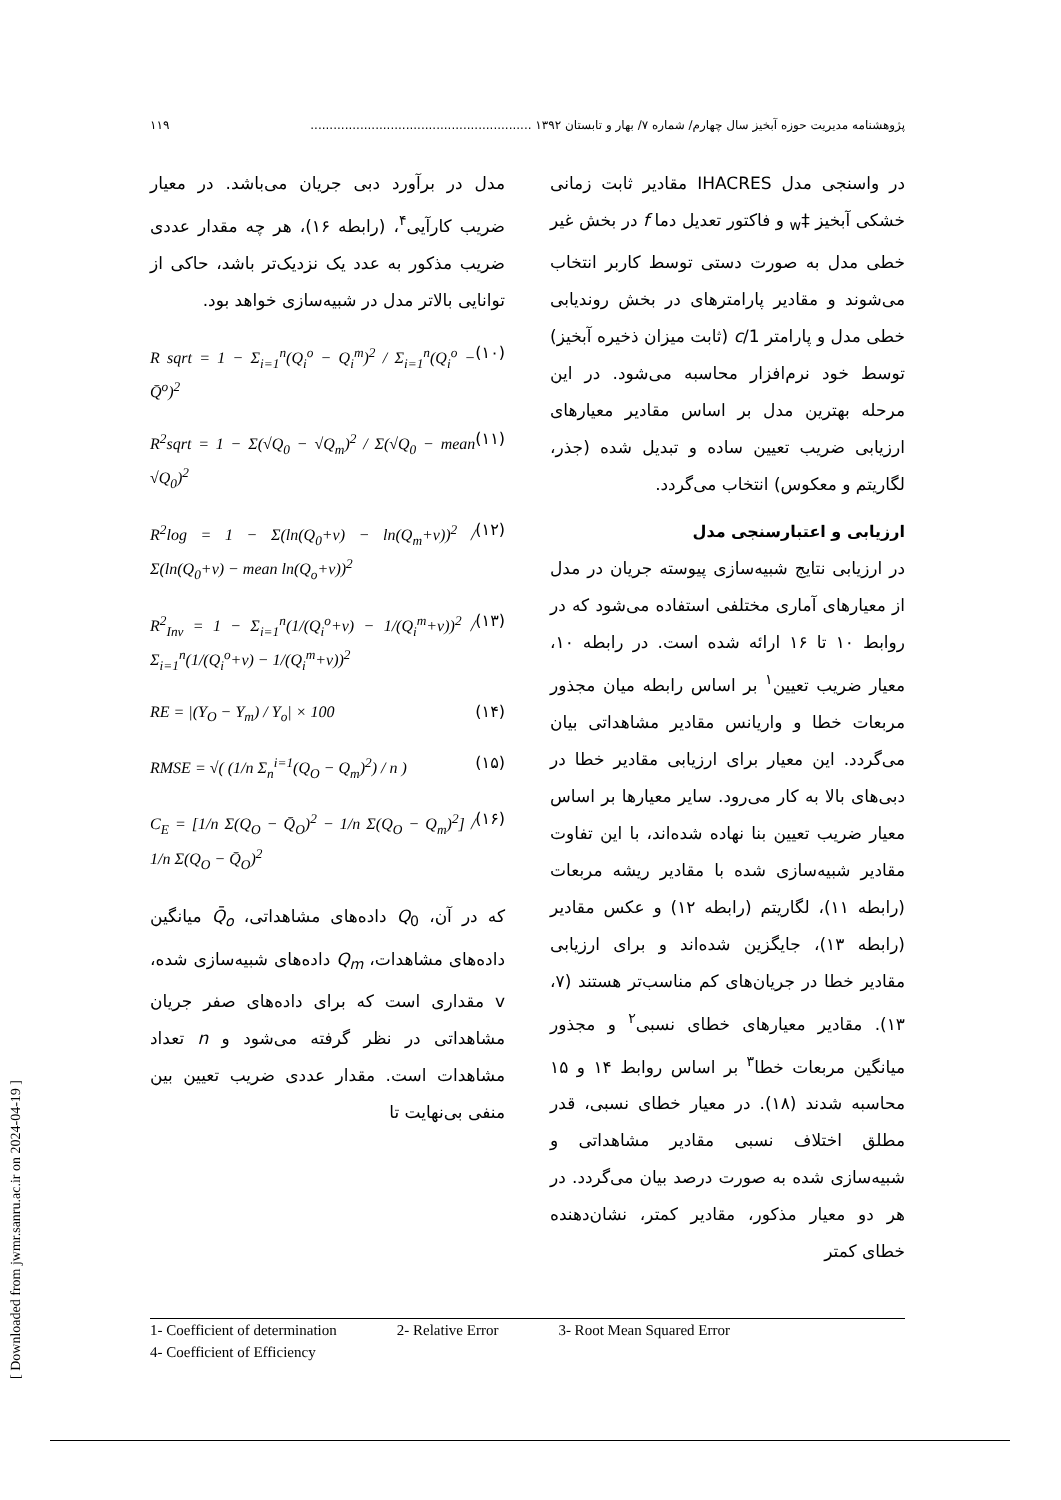پژوهشنامه مدیریت حوزه آبخیز سال چهارم/ شماره ۷/ بهار و تابستان ۱۳۹۲ .......................................................... ۱۱۹
در واسنجی مدل IHACRES مقادیر ثابت زمانی خشکی آبخیز ‡<sub>w</sub> و فاکتور تعدیل دما f در بخش غیر خطی مدل به صورت دستی توسط کاربر انتخاب می‌شوند و مقادیر پارامترهای در بخش روندیابی خطی مدل و پارامتر 1/c (ثابت میزان ذخیره آبخیز) توسط خود نرم‌افزار محاسبه می‌شود. در این مرحله بهترین مدل بر اساس مقادیر معیارهای ارزیابی ضریب تعیین ساده و تبدیل شده (جذر، لگاریتم و معکوس) انتخاب می‌گردد.
ارزیابی و اعتبارسنجی مدل
در ارزیابی نتایج شبیه‌سازی پیوسته جریان در مدل از معیارهای آماری مختلفی استفاده می‌شود که در روابط ۱۰ تا ۱۶ ارائه شده است. در رابطه ۱۰، معیار ضریب تعیین<sup>۱</sup> بر اساس رابطه میان مجذور مربعات خطا و واریانس مقادیر مشاهداتی بیان می‌گردد. این معیار برای ارزیابی مقادیر خطا در دبی‌های بالا به کار می‌رود. سایر معیارها بر اساس معیار ضریب تعیین بنا نهاده شده‌اند، با این تفاوت مقادیر شبیه‌سازی شده با مقادیر ریشه مربعات (رابطه ۱۱)، لگاریتم (رابطه ۱۲) و عکس مقادیر (رابطه ۱۳)، جایگزین شده‌اند و برای ارزیابی مقادیر خطا در جریان‌های کم مناسب‌تر هستند (۷، ۱۳). مقادیر معیارهای خطای نسبی<sup>۲</sup> و مجذور میانگین مربعات خطا<sup>۳</sup> بر اساس روابط ۱۴ و ۱۵ محاسبه شدند (۱۸). در معیار خطای نسبی، قدر مطلق اختلاف نسبی مقادیر مشاهداتی و شبیه‌سازی شده به صورت درصد بیان می‌گردد. در هر دو معیار مذکور، مقادیر کمتر، نشان‌دهنده خطای کمتر
مدل در برآورد دبی جریان می‌باشد. در معیار ضریب کارآیی<sup>۴</sup>، (رابطه ۱۶)، هر چه مقدار عددی ضریب مذکور به عدد یک نزدیک‌تر باشد، حاکی از توانایی بالاتر مدل در شبیه‌سازی خواهد بود.
R sqrt = 1 − Σ<sub>i=1</sub><sup>n</sup>(Q<sub>i</sub><sup>o</sup> − Q<sub>i</sub><sup>m</sup>)<sup>2</sup> / Σ<sub>i=1</sub><sup>n</sup>(Q<sub>i</sub><sup>o</sup> − Q̄<sup>o</sup>)<sup>2</sup> (۱۰)
R<sup>2</sup>sqrt = 1 − Σ(√Q<sub>0</sub> − √Q<sub>m</sub>)<sup>2</sup> / Σ(√Q<sub>0</sub> − mean √Q<sub>0</sub>)<sup>2</sup> (۱۱)
R<sup>2</sup>log = 1 − Σ(ln(Q<sub>0</sub>+v) − ln(Q<sub>m</sub>+v))<sup>2</sup> / Σ(ln(Q<sub>0</sub>+v) − mean ln(Q<sub>o</sub>+v))<sup>2</sup> (۱۲)
R<sup>2</sup><sub>Inv</sub> = 1 − Σ<sub>i=1</sub><sup>n</sup>(1/(Q<sub>i</sub><sup>o</sup>+v) − 1/(Q<sub>i</sub><sup>m</sup>+v))<sup>2</sup> / Σ<sub>i=1</sub><sup>n</sup>(1/(Q<sub>i</sub><sup>o</sup>+v) − 1/(Q<sub>i</sub><sup>m</sup>+v))<sup>2</sup> (۱۳)
RE = |(Y<sub>O</sub> − Y<sub>m</sub>) / Y<sub>o</sub>| × 100 (۱۴)
RMSE = √( (1/n Σ<sub>n</sub><sup>i=1</sup>(Q<sub>O</sub> − Q<sub>m</sub>)<sup>2</sup>) / n ) (۱۵)
C<sub>E</sub> = [1/n Σ(Q<sub>O</sub> − Q̄<sub>O</sub>)<sup>2</sup> − 1/n Σ(Q<sub>O</sub> − Q<sub>m</sub>)<sup>2</sup>] / 1/n Σ(Q<sub>O</sub> − Q̄<sub>O</sub>)<sup>2</sup> (۱۶)
که در آن، Q<sub>0</sub> داده‌های مشاهداتی، Q̄<sub>o</sub> میانگین داده‌های مشاهدات، Q<sub>m</sub> داده‌های شبیه‌سازی شده، v مقداری است که برای داده‌های صفر جریان مشاهداتی در نظر گرفته می‌شود و n تعداد مشاهدات است. مقدار عددی ضریب تعیین بین منفی بی‌نهایت تا
1- Coefficient of determination 2- Relative Error 3- Root Mean Squared Error
4- Coefficient of Efficiency
[ Downloaded from jwmr.sanru.ac.ir on 2024-04-19 ]